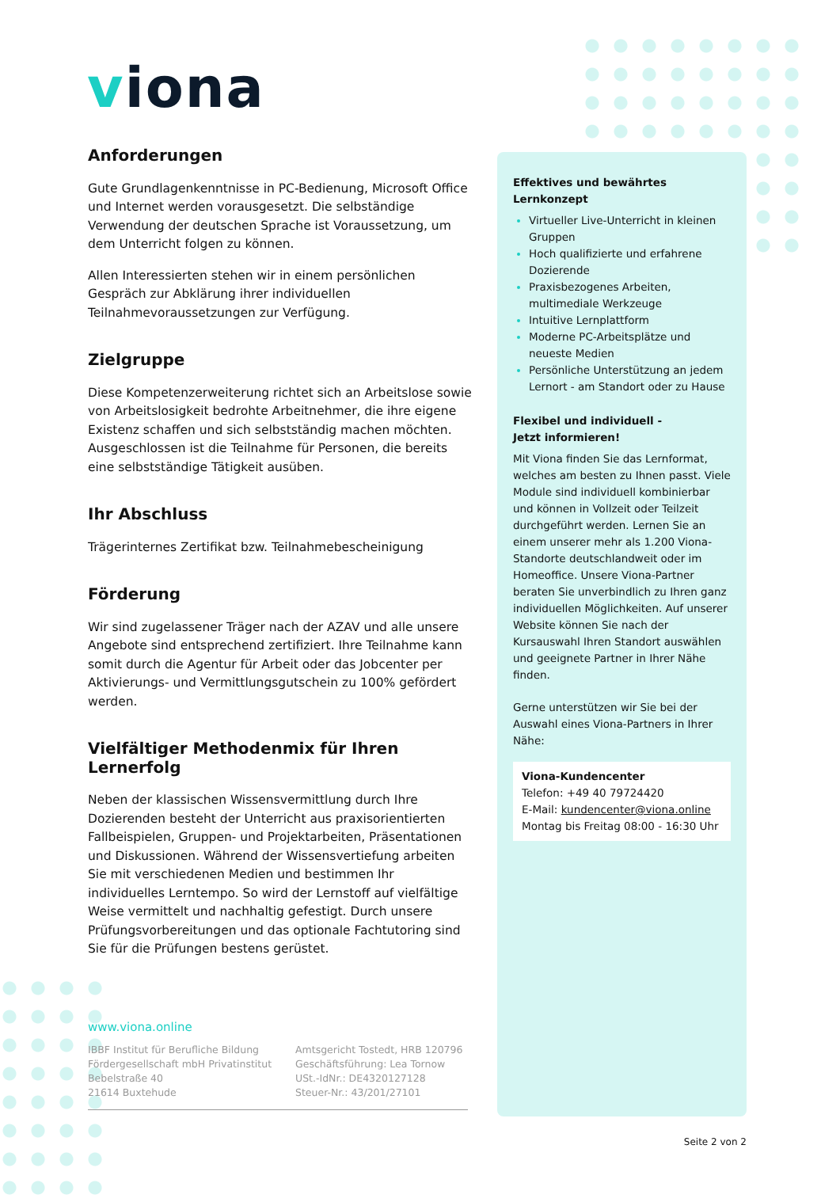viona
Anforderungen
Gute Grundlagenkenntnisse in PC-Bedienung, Microsoft Office und Internet werden vorausgesetzt. Die selbständige Verwendung der deutschen Sprache ist Voraussetzung, um dem Unterricht folgen zu können.
Allen Interessierten stehen wir in einem persönlichen Gespräch zur Abklärung ihrer individuellen Teilnahmevoraussetzungen zur Verfügung.
Zielgruppe
Diese Kompetenzerweiterung richtet sich an Arbeitslose sowie von Arbeitslosigkeit bedrohte Arbeitnehmer, die ihre eigene Existenz schaffen und sich selbstständig machen möchten. Ausgeschlossen ist die Teilnahme für Personen, die bereits eine selbstständige Tätigkeit ausüben.
Ihr Abschluss
Trägerinternes Zertifikat bzw. Teilnahmebescheinigung
Förderung
Wir sind zugelassener Träger nach der AZAV und alle unsere Angebote sind entsprechend zertifiziert. Ihre Teilnahme kann somit durch die Agentur für Arbeit oder das Jobcenter per Aktivierungs- und Vermittlungsgutschein zu 100% gefördert werden.
Vielfältiger Methodenmix für Ihren Lernerfolg
Neben der klassischen Wissensvermittlung durch Ihre Dozierenden besteht der Unterricht aus praxisorientierten Fallbeispielen, Gruppen- und Projektarbeiten, Präsentationen und Diskussionen. Während der Wissensvertiefung arbeiten Sie mit verschiedenen Medien und bestimmen Ihr individuelles Lerntempo. So wird der Lernstoff auf vielfältige Weise vermittelt und nachhaltig gefestigt. Durch unsere Prüfungsvorbereitungen und das optionale Fachtutoring sind Sie für die Prüfungen bestens gerüstet.
Effektives und bewährtes Lernkonzept
Virtueller Live-Unterricht in kleinen Gruppen
Hoch qualifizierte und erfahrene Dozierende
Praxisbezogenes Arbeiten, multimediale Werkzeuge
Intuitive Lernplattform
Moderne PC-Arbeitsplätze und neueste Medien
Persönliche Unterstützung an jedem Lernort - am Standort oder zu Hause
Flexibel und individuell -
Jetzt informieren!
Mit Viona finden Sie das Lernformat, welches am besten zu Ihnen passt. Viele Module sind individuell kombinierbar und können in Vollzeit oder Teilzeit durchgeführt werden. Lernen Sie an einem unserer mehr als 1.200 Viona-Standorte deutschlandweit oder im Homeoffice. Unsere Viona-Partner beraten Sie unverbindlich zu Ihren ganz individuellen Möglichkeiten. Auf unserer Website können Sie nach der Kursauswahl Ihren Standort auswählen und geeignete Partner in Ihrer Nähe finden.
Gerne unterstützen wir Sie bei der Auswahl eines Viona-Partners in Ihrer Nähe:
Viona-Kundencenter
Telefon: +49 40 79724420
E-Mail: kundencenter@viona.online
Montag bis Freitag 08:00 - 16:30 Uhr
www.viona.online
IBBF Institut für Berufliche Bildung
Fördergesellschaft mbH Privatinstitut
Bebelstraße 40
21614 Buxtehude
Amtsgericht Tostedt, HRB 120796
Geschäftsführung: Lea Tornow
USt.-IdNr.: DE4320127128
Steuer-Nr.: 43/201/27101
Seite 2 von 2